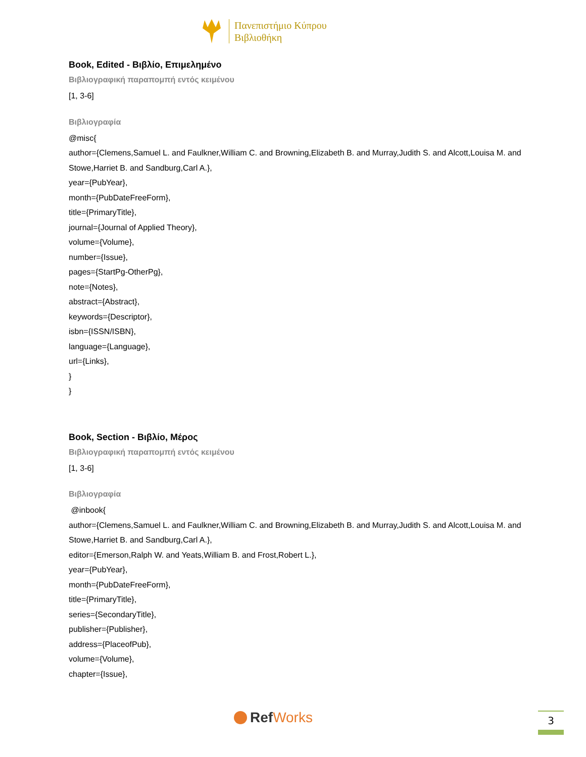Πανεπιστήμιο Κύπρου
Βιβλιοθήκη
Book, Edited - Βιβλίο, Επιμελημένο
Βιβλιογραφική παραπομπή εντός κειμένου
[1, 3-6]
Βιβλιογραφία
@misc{
author={Clemens,Samuel L. and Faulkner,William C. and Browning,Elizabeth B. and Murray,Judith S. and Alcott,Louisa M. and Stowe,Harriet B. and Sandburg,Carl A.},
year={PubYear},
month={PubDateFreeForm},
title={PrimaryTitle},
journal={Journal of Applied Theory},
volume={Volume},
number={Issue},
pages={StartPg-OtherPg},
note={Notes},
abstract={Abstract},
keywords={Descriptor},
isbn={ISSN/ISBN},
language={Language},
url={Links},
}
}
Book, Section - Βιβλίο, Μέρος
Βιβλιογραφική παραπομπή εντός κειμένου
[1, 3-6]
Βιβλιογραφία
@inbook{
author={Clemens,Samuel L. and Faulkner,William C. and Browning,Elizabeth B. and Murray,Judith S. and Alcott,Louisa M. and Stowe,Harriet B. and Sandburg,Carl A.},
editor={Emerson,Ralph W. and Yeats,William B. and Frost,Robert L.},
year={PubYear},
month={PubDateFreeForm},
title={PrimaryTitle},
series={SecondaryTitle},
publisher={Publisher},
address={PlaceofPub},
volume={Volume},
chapter={Issue},
Ref Works 3